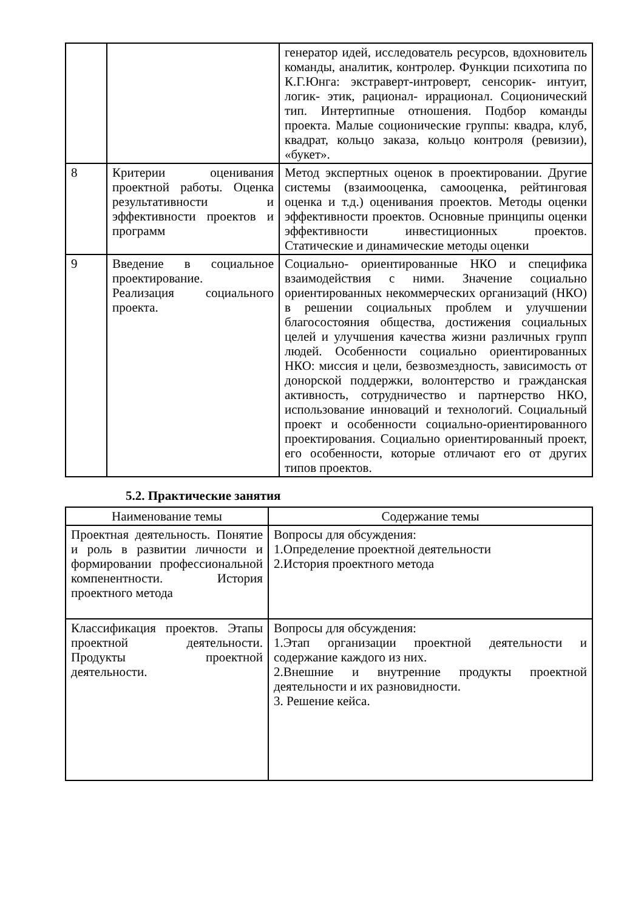| | | генератор идей, исследователь ресурсов, вдохновитель команды, аналитик, контролер. Функции психотипа по К.Г.Юнга: экстраверт-интроверт, сенсорик- интуит, логик- этик, рационал- иррационал. Соционический тип. Интертипные отношения. Подбор команды проекта. Малые соционические группы: квадра, клуб, квадрат, кольцо заказа, кольцо контроля (ревизии), «букет». |
| 8 | Критерии оценивания проектной работы. Оценка результативности и эффективности проектов и программ | Метод экспертных оценок в проектировании. Другие системы (взаимооценка, самооценка, рейтинговая оценка и т.д.) оценивания проектов. Методы оценки эффективности проектов. Основные принципы оценки эффективности инвестиционных проектов. Статические и динамические методы оценки |
| 9 | Введение в социальное проектирование. Реализация социального проекта. | Социально- ориентированные НКО и специфика взаимодействия с ними. Значение социально ориентированных некоммерческих организаций (НКО) в решении социальных проблем и улучшении благосостояния общества, достижения социальных целей и улучшения качества жизни различных групп людей. Особенности социально ориентированных НКО: миссия и цели, безвозмездность, зависимость от донорской поддержки, волонтерство и гражданская активность, сотрудничество и партнерство НКО, использование инноваций и технологий. Социальный проект и особенности социально-ориентированного проектирования. Социально ориентированный проект, его особенности, которые отличают его от других типов проектов. |
5.2. Практические занятия
| Наименование темы | Содержание темы |
| --- | --- |
| Проектная деятельность. Понятие и роль в развитии личности и формировании профессиональной компенентности. История проектного метода | Вопросы для обсуждения: 1.Определение проектной деятельности 2.История проектного метода |
| Классификация проектов. Этапы проектной деятельности. Продукты проектной деятельности. | Вопросы для обсуждения: 1.Этап организации проектной деятельности и содержание каждого из них. 2.Внешние и внутренние продукты проектной деятельности и их разновидности. 3. Решение кейса. |